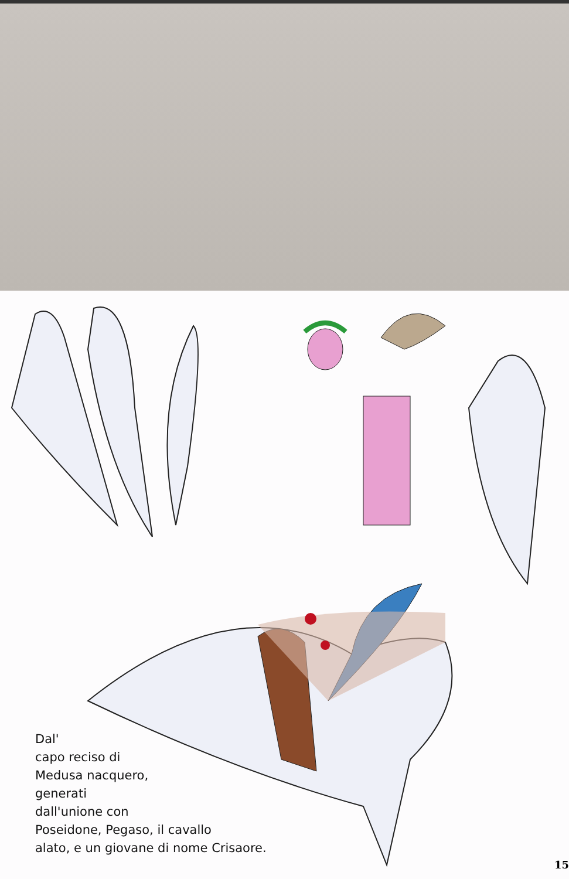Dal'
capo reciso di
Medusa nacquero,
generati
dall'unione con
Poseidone, Pegaso, il cavallo
alato, e un giovane di nome Crisaore.
15